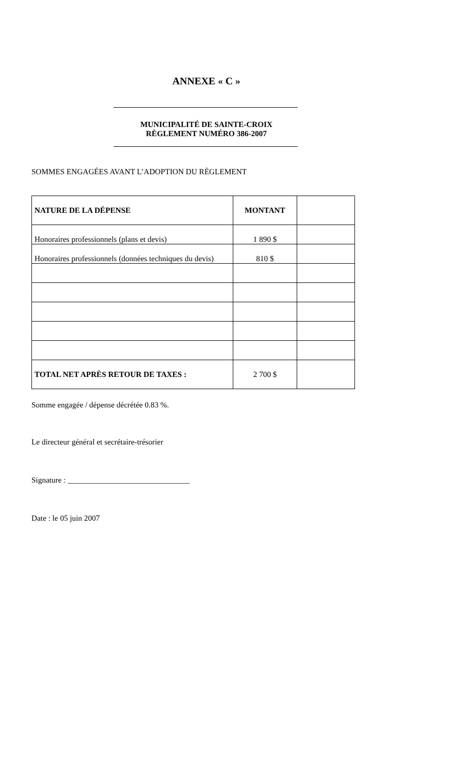ANNEXE « C »
MUNICIPALITÉ DE SAINTE-CROIX
RÈGLEMENT NUMÉRO 386-2007
SOMMES ENGAGÉES AVANT L’ADOPTION DU RÈGLEMENT
| NATURE DE LA DÉPENSE | MONTANT | |
| --- | --- | --- |
| Honoraires professionnels (plans et devis) | 1 890 $ | |
| Honoraires professionnels (données techniques du devis) | 810 $ | |
| TOTAL NET APRÈS RETOUR DE TAXES : | 2 700 $ | |
Somme engagée / dépense décrétée 0.83 %.
Le directeur général et secrétaire-trésorier
Signature : _______________________________
Date : le 05 juin 2007